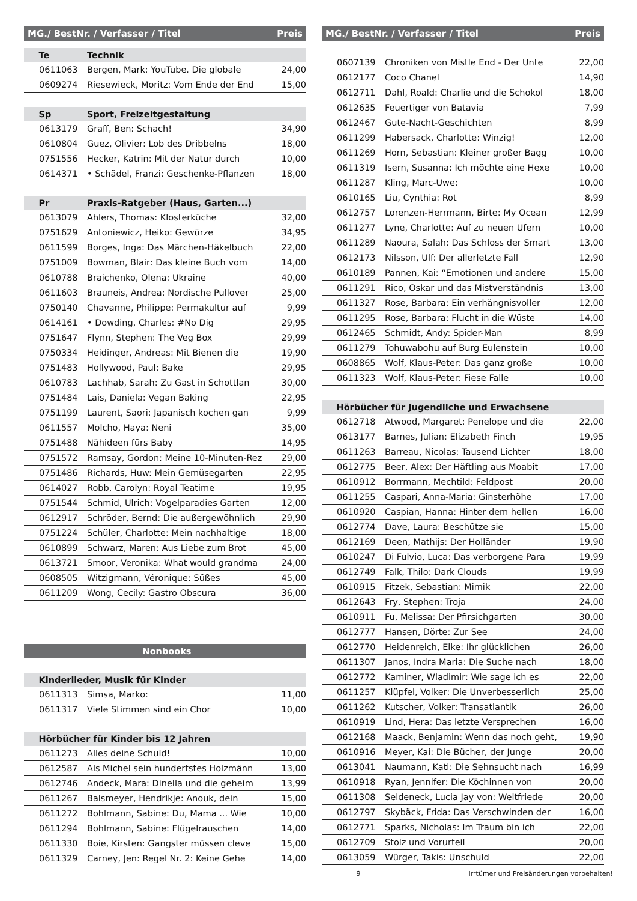| MG./ BestNr. / Verfasser / Titel | | | Preis |
| --- | --- | --- | --- |
| | Te | Technik | |
| | 0611063 | Bergen, Mark: YouTube. Die globale | 24,00 |
| | 0609274 | Riesewieck, Moritz: Vom Ende der End | 15,00 |
| | Sp | Sport, Freizeitgestaltung | |
| | 0613179 | Graff, Ben: Schach! | 34,90 |
| | 0610804 | Guez, Olivier: Lob des Dribbelns | 18,00 |
| | 0751556 | Hecker, Katrin: Mit der Natur durch | 10,00 |
| | 0614371 | • Schädel, Franzi: Geschenke-Pflanzen | 18,00 |
| | Pr | Praxis-Ratgeber (Haus, Garten...) | |
| | 0613079 | Ahlers, Thomas: Klosterküche | 32,00 |
| | 0751629 | Antoniewicz, Heiko: Gewürze | 34,95 |
| | 0611599 | Borges, Inga: Das Märchen-Häkelbuch | 22,00 |
| | 0751009 | Bowman, Blair: Das kleine Buch vom | 14,00 |
| | 0610788 | Braichenko, Olena: Ukraine | 40,00 |
| | 0611603 | Brauneis, Andrea: Nordische Pullover | 25,00 |
| | 0750140 | Chavanne, Philippe: Permakultur auf | 9,99 |
| | 0614161 | • Dowding, Charles: #No Dig | 29,95 |
| | 0751647 | Flynn, Stephen: The Veg Box | 29,99 |
| | 0750334 | Heidinger, Andreas: Mit Bienen die | 19,90 |
| | 0751483 | Hollywood, Paul: Bake | 29,95 |
| | 0610783 | Lachhab, Sarah: Zu Gast in Schottlan | 30,00 |
| | 0751484 | Lais, Daniela: Vegan Baking | 22,95 |
| | 0751199 | Laurent, Saori: Japanisch kochen gan | 9,99 |
| | 0611557 | Molcho, Haya: Neni | 35,00 |
| | 0751488 | Nähideen fürs Baby | 14,95 |
| | 0751572 | Ramsay, Gordon: Meine 10-Minuten-Rez | 29,00 |
| | 0751486 | Richards, Huw: Mein Gemüsegarten | 22,95 |
| | 0614027 | Robb, Carolyn: Royal Teatime | 19,95 |
| | 0751544 | Schmid, Ulrich: Vogelparadies Garten | 12,00 |
| | 0612917 | Schröder, Bernd: Die außergewöhnlich | 29,90 |
| | 0751224 | Schüler, Charlotte: Mein nachhaltige | 18,00 |
| | 0610899 | Schwarz, Maren: Aus Liebe zum Brot | 45,00 |
| | 0613721 | Smoor, Veronika: What would grandma | 24,00 |
| | 0608505 | Witzigmann, Véronique: Süßes | 45,00 |
| | 0611209 | Wong, Cecily: Gastro Obscura | 36,00 |
| Nonbooks | | | |
| | Kinderlieder, Musik für Kinder | | |
| | 0611313 | Simsa, Marko: | 11,00 |
| | 0611317 | Viele Stimmen sind ein Chor | 10,00 |
| | Hörbücher für Kinder bis 12 Jahren | | |
| | 0611273 | Alles deine Schuld! | 10,00 |
| | 0612587 | Als Michel sein hundertstes Holzmänn | 13,00 |
| | 0612746 | Andeck, Mara: Dinella und die geheim | 13,99 |
| | 0611267 | Balsmeyer, Hendrikje: Anouk, dein | 15,00 |
| | 0611272 | Bohlmann, Sabine: Du, Mama ... Wie | 10,00 |
| | 0611294 | Bohlmann, Sabine: Flügelrauschen | 14,00 |
| | 0611330 | Boie, Kirsten: Gangster müssen cleve | 15,00 |
| | 0611329 | Carney, Jen: Regel Nr. 2: Keine Gehe | 14,00 |
| MG./ BestNr. / Verfasser / Titel | | | Preis |
| --- | --- | --- | --- |
| | 0607139 | Chroniken von Mistle End - Der Unte | 22,00 |
| | 0612177 | Coco Chanel | 14,90 |
| | 0612711 | Dahl, Roald: Charlie und die Schokol | 18,00 |
| | 0612635 | Feuertiger von Batavia | 7,99 |
| | 0612467 | Gute-Nacht-Geschichten | 8,99 |
| | 0611299 | Habersack, Charlotte: Winzig! | 12,00 |
| | 0611269 | Horn, Sebastian: Kleiner großer Bagg | 10,00 |
| | 0611319 | Isern, Susanna: Ich möchte eine Hexe | 10,00 |
| | 0611287 | Kling, Marc-Uwe: | 10,00 |
| | 0610165 | Liu, Cynthia: Rot | 8,99 |
| | 0612757 | Lorenzen-Herrmann, Birte: My Ocean | 12,99 |
| | 0611277 | Lyne, Charlotte: Auf zu neuen Ufern | 10,00 |
| | 0611289 | Naoura, Salah: Das Schloss der Smart | 13,00 |
| | 0612173 | Nilsson, Ulf: Der allerletzte Fall | 12,90 |
| | 0610189 | Pannen, Kai: “Emotionen und andere | 15,00 |
| | 0611291 | Rico, Oskar und das Mistverständnis | 13,00 |
| | 0611327 | Rose, Barbara: Ein verhängnisvoller | 12,00 |
| | 0611295 | Rose, Barbara: Flucht in die Wüste | 14,00 |
| | 0612465 | Schmidt, Andy: Spider-Man | 8,99 |
| | 0611279 | Tohuwabohu auf Burg Eulenstein | 10,00 |
| | 0608865 | Wolf, Klaus-Peter: Das ganz große | 10,00 |
| | 0611323 | Wolf, Klaus-Peter: Fiese Falle | 10,00 |
| | Hörbücher für Jugendliche und Erwachsene | | |
| | 0612718 | Atwood, Margaret: Penelope und die | 22,00 |
| | 0613177 | Barnes, Julian: Elizabeth Finch | 19,95 |
| | 0611263 | Barreau, Nicolas: Tausend Lichter | 18,00 |
| | 0612775 | Beer, Alex: Der Häftling aus Moabit | 17,00 |
| | 0610912 | Borrmann, Mechtild: Feldpost | 20,00 |
| | 0611255 | Caspari, Anna-Maria: Ginsterhöhe | 17,00 |
| | 0610920 | Caspian, Hanna: Hinter dem hellen | 16,00 |
| | 0612774 | Dave, Laura: Beschütze sie | 15,00 |
| | 0612169 | Deen, Mathijs: Der Holländer | 19,90 |
| | 0610247 | Di Fulvio, Luca: Das verborgene Para | 19,99 |
| | 0612749 | Falk, Thilo: Dark Clouds | 19,99 |
| | 0610915 | Fitzek, Sebastian: Mimik | 22,00 |
| | 0612643 | Fry, Stephen: Troja | 24,00 |
| | 0610911 | Fu, Melissa: Der Pfirsichgarten | 30,00 |
| | 0612777 | Hansen, Dörte: Zur See | 24,00 |
| | 0612770 | Heidenreich, Elke: Ihr glücklichen | 26,00 |
| | 0611307 | Janos, Indra Maria: Die Suche nach | 18,00 |
| | 0612772 | Kaminer, Wladimir: Wie sage ich es | 22,00 |
| | 0611257 | Klüpfel, Volker: Die Unverbesserlich | 25,00 |
| | 0611262 | Kutscher, Volker: Transatlantik | 26,00 |
| | 0610919 | Lind, Hera: Das letzte Versprechen | 16,00 |
| | 0612168 | Maack, Benjamin: Wenn das noch geht, | 19,90 |
| | 0610916 | Meyer, Kai: Die Bücher, der Junge | 20,00 |
| | 0613041 | Naumann, Kati: Die Sehnsucht nach | 16,99 |
| | 0610918 | Ryan, Jennifer: Die Köchinnen von | 20,00 |
| | 0611308 | Seldeneck, Lucia Jay von: Weltfriede | 20,00 |
| | 0612797 | Skybäck, Frida: Das Verschwinden der | 16,00 |
| | 0612771 | Sparks, Nicholas: Im Traum bin ich | 22,00 |
| | 0612709 | Stolz und Vorurteil | 20,00 |
| | 0613059 | Würger, Takis: Unschuld | 22,00 |
9 Irrtümer und Preisänderungen vorbehalten!